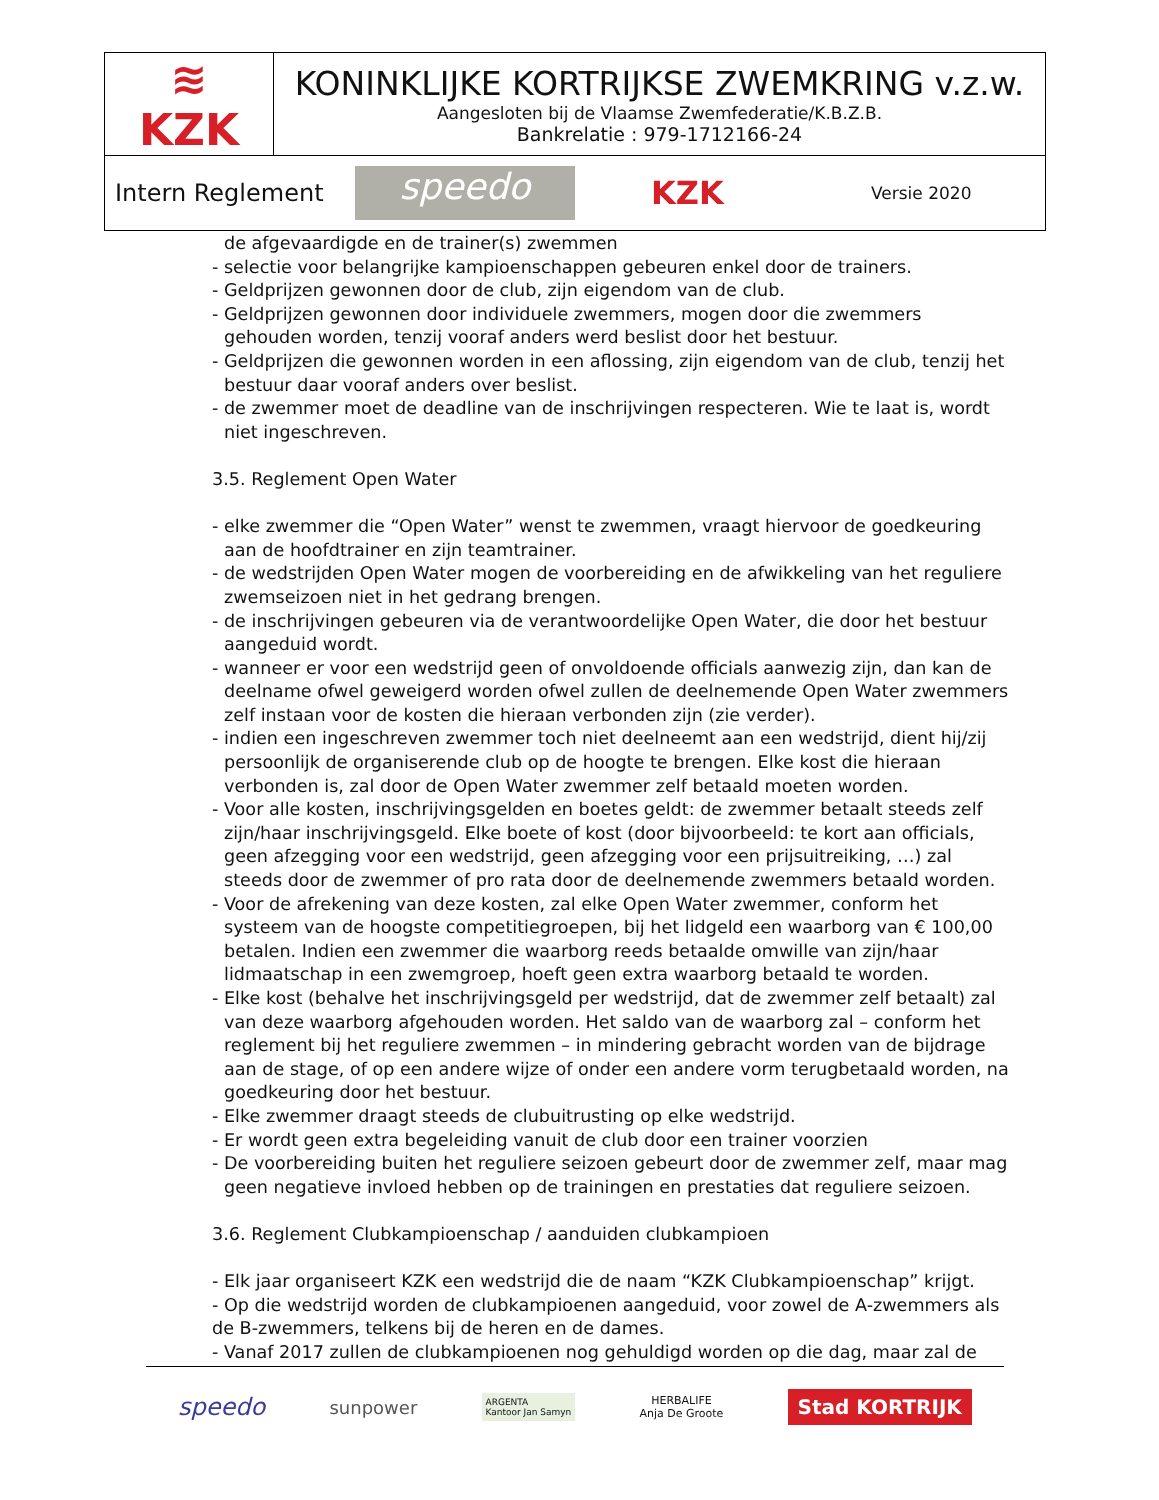| ≋ KZK | KONINKLIJKE KORTRIJKSE ZWEMKRING v.z.w. Aangesloten bij de Vlaamse Zwemfederatie/K.B.Z.B. Bankrelatie : 979-1712166-24 |
| Intern Reglement speedo KZK Versie 2020 | |
de afgevaardigde en de trainer(s) zwemmen
- selectie voor belangrijke kampioenschappen gebeuren enkel door de trainers.
- Geldprijzen gewonnen door de club, zijn eigendom van de club.
- Geldprijzen gewonnen door individuele zwemmers, mogen door die zwemmers gehouden worden, tenzij vooraf anders werd beslist door het bestuur.
- Geldprijzen die gewonnen worden in een aflossing, zijn eigendom van de club, tenzij het bestuur daar vooraf anders over beslist.
- de zwemmer moet de deadline van de inschrijvingen respecteren. Wie te laat is, wordt niet ingeschreven.
3.5. Reglement Open Water
- elke zwemmer die “Open Water” wenst te zwemmen, vraagt hiervoor de goedkeuring aan de hoofdtrainer en zijn teamtrainer.
- de wedstrijden Open Water mogen de voorbereiding en de afwikkeling van het reguliere zwemseizoen niet in het gedrang brengen.
- de inschrijvingen gebeuren via de verantwoordelijke Open Water, die door het bestuur aangeduid wordt.
- wanneer er voor een wedstrijd geen of onvoldoende officials aanwezig zijn, dan kan de deelname ofwel geweigerd worden ofwel zullen de deelnemende Open Water zwemmers zelf instaan voor de kosten die hieraan verbonden zijn (zie verder).
- indien een ingeschreven zwemmer toch niet deelneemt aan een wedstrijd, dient hij/zij persoonlijk de organiserende club op de hoogte te brengen. Elke kost die hieraan verbonden is, zal door de Open Water zwemmer zelf betaald moeten worden.
- Voor alle kosten, inschrijvingsgelden en boetes geldt: de zwemmer betaalt steeds zelf zijn/haar inschrijvingsgeld. Elke boete of kost (door bijvoorbeeld: te kort aan officials, geen afzegging voor een wedstrijd, geen afzegging voor een prijsuitreiking, …) zal steeds door de zwemmer of pro rata door de deelnemende zwemmers betaald worden.
- Voor de afrekening van deze kosten, zal elke Open Water zwemmer, conform het systeem van de hoogste competitiegroepen, bij het lidgeld een waarborg van € 100,00 betalen. Indien een zwemmer die waarborg reeds betaalde omwille van zijn/haar lidmaatschap in een zwemgroep, hoeft geen extra waarborg betaald te worden.
- Elke kost (behalve het inschrijvingsgeld per wedstrijd, dat de zwemmer zelf betaalt) zal van deze waarborg afgehouden worden. Het saldo van de waarborg zal – conform het reglement bij het reguliere zwemmen – in mindering gebracht worden van de bijdrage aan de stage, of op een andere wijze of onder een andere vorm terugbetaald worden, na goedkeuring door het bestuur.
- Elke zwemmer draagt steeds de clubuitrusting op elke wedstrijd.
- Er wordt geen extra begeleiding vanuit de club door een trainer voorzien
- De voorbereiding buiten het reguliere seizoen gebeurt door de zwemmer zelf, maar mag geen negatieve invloed hebben op de trainingen en prestaties dat reguliere seizoen.
3.6. Reglement Clubkampioenschap / aanduiden clubkampioen
- Elk jaar organiseert KZK een wedstrijd die de naam “KZK Clubkampioenschap” krijgt.
- Op die wedstrijd worden de clubkampioenen aangeduid, voor zowel de A-zwemmers als de B-zwemmers, telkens bij de heren en de dames.
- Vanaf 2017 zullen de clubkampioenen nog gehuldigd worden op die dag, maar zal de
speedo sunpower ARGENTA
Kantoor Jan Samyn HERBALIFE
Anja De Groote Stad KORTRIJK